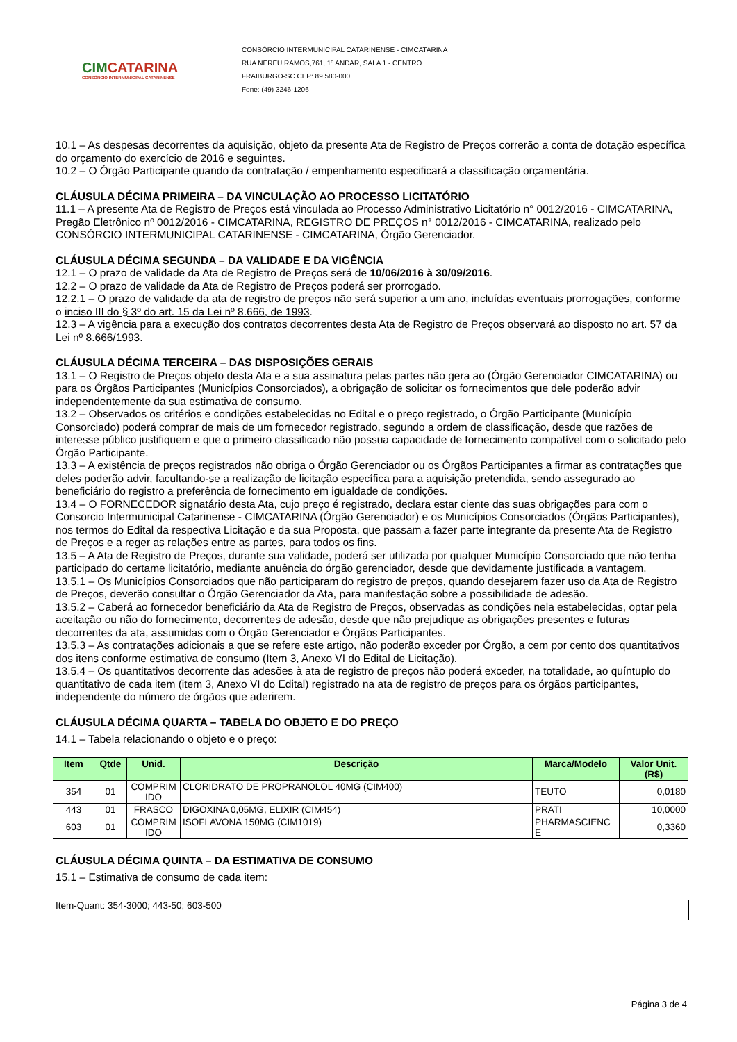CIMCATARINA
CONSÓRCIO INTERMUNICIPAL CATARINENSE
CONSÓRCIO INTERMUNICIPAL CATARINENSE - CIMCATARINA
RUA NEREU RAMOS,761, 1º ANDAR, SALA 1 - CENTRO
FRAIBURGO-SC CEP: 89.580-000
Fone: (49) 3246-1206
10.1 – As despesas decorrentes da aquisição, objeto da presente Ata de Registro de Preços correrão a conta de dotação específica do orçamento do exercício de 2016 e seguintes.
10.2 – O Órgão Participante quando da contratação / empenhamento especificará a classificação orçamentária.
CLÁUSULA DÉCIMA PRIMEIRA – DA VINCULAÇÃO AO PROCESSO LICITATÓRIO
11.1 – A presente Ata de Registro de Preços está vinculada ao Processo Administrativo Licitatório n° 0012/2016 - CIMCATARINA, Pregão Eletrônico nº 0012/2016 - CIMCATARINA, REGISTRO DE PREÇOS n° 0012/2016 - CIMCATARINA, realizado pelo CONSÓRCIO INTERMUNICIPAL CATARINENSE - CIMCATARINA, Órgão Gerenciador.
CLÁUSULA DÉCIMA SEGUNDA – DA VALIDADE E DA VIGÊNCIA
12.1 – O prazo de validade da Ata de Registro de Preços será de 10/06/2016 à 30/09/2016.
12.2 – O prazo de validade da Ata de Registro de Preços poderá ser prorrogado.
12.2.1 – O prazo de validade da ata de registro de preços não será superior a um ano, incluídas eventuais prorrogações, conforme o inciso III do § 3º do art. 15 da Lei nº 8.666, de 1993.
12.3 – A vigência para a execução dos contratos decorrentes desta Ata de Registro de Preços observará ao disposto no art. 57 da Lei nº 8.666/1993.
CLÁUSULA DÉCIMA TERCEIRA – DAS DISPOSIÇÕES GERAIS
13.1 – O Registro de Preços objeto desta Ata e a sua assinatura pelas partes não gera ao (Órgão Gerenciador CIMCATARINA) ou para os Órgãos Participantes (Municípios Consorciados), a obrigação de solicitar os fornecimentos que dele poderão advir independentemente da sua estimativa de consumo.
13.2 – Observados os critérios e condições estabelecidas no Edital e o preço registrado, o Órgão Participante (Município Consorciado) poderá comprar de mais de um fornecedor registrado, segundo a ordem de classificação, desde que razões de interesse público justifiquem e que o primeiro classificado não possua capacidade de fornecimento compatível com o solicitado pelo Órgão Participante.
13.3 – A existência de preços registrados não obriga o Órgão Gerenciador ou os Órgãos Participantes a firmar as contratações que deles poderão advir, facultando-se a realização de licitação específica para a aquisição pretendida, sendo assegurado ao beneficiário do registro a preferência de fornecimento em igualdade de condições.
13.4 – O FORNECEDOR signatário desta Ata, cujo preço é registrado, declara estar ciente das suas obrigações para com o Consorcio Intermunicipal Catarinense - CIMCATARINA (Órgão Gerenciador) e os Municípios Consorciados (Órgãos Participantes), nos termos do Edital da respectiva Licitação e da sua Proposta, que passam a fazer parte integrante da presente Ata de Registro de Preços e a reger as relações entre as partes, para todos os fins.
13.5 – A Ata de Registro de Preços, durante sua validade, poderá ser utilizada por qualquer Município Consorciado que não tenha participado do certame licitatório, mediante anuência do órgão gerenciador, desde que devidamente justificada a vantagem.
13.5.1 – Os Municípios Consorciados que não participaram do registro de preços, quando desejarem fazer uso da Ata de Registro de Preços, deverão consultar o Órgão Gerenciador da Ata, para manifestação sobre a possibilidade de adesão.
13.5.2 – Caberá ao fornecedor beneficiário da Ata de Registro de Preços, observadas as condições nela estabelecidas, optar pela aceitação ou não do fornecimento, decorrentes de adesão, desde que não prejudique as obrigações presentes e futuras decorrentes da ata, assumidas com o Órgão Gerenciador e Órgãos Participantes.
13.5.3 – As contratações adicionais a que se refere este artigo, não poderão exceder por Órgão, a cem por cento dos quantitativos dos itens conforme estimativa de consumo (Item 3, Anexo VI do Edital de Licitação).
13.5.4 – Os quantitativos decorrente das adesões à ata de registro de preços não poderá exceder, na totalidade, ao quíntuplo do quantitativo de cada item (item 3, Anexo VI do Edital) registrado na ata de registro de preços para os órgãos participantes, independente do número de órgãos que aderirem.
CLÁUSULA DÉCIMA QUARTA – TABELA DO OBJETO E DO PREÇO
14.1 – Tabela relacionando o objeto e o preço:
| Item | Qtde | Unid. | Descrição | Marca/Modelo | Valor Unit. (R$) |
| --- | --- | --- | --- | --- | --- |
| 354 | 01 | COMPRIM IDO | CLORIDRATO DE PROPRANOLOL 40MG (CIM400) | TEUTO | 0,0180 |
| 443 | 01 | FRASCO | DIGOXINA 0,05MG, ELIXIR (CIM454) | PRATI | 10,0000 |
| 603 | 01 | COMPRIM IDO | ISOFLAVONA 150MG (CIM1019) | PHARMASCIENC E | 0,3360 |
CLÁUSULA DÉCIMA QUINTA – DA ESTIMATIVA DE CONSUMO
15.1 – Estimativa de consumo de cada item:
Item-Quant: 354-3000; 443-50; 603-500
Página 3 de 4